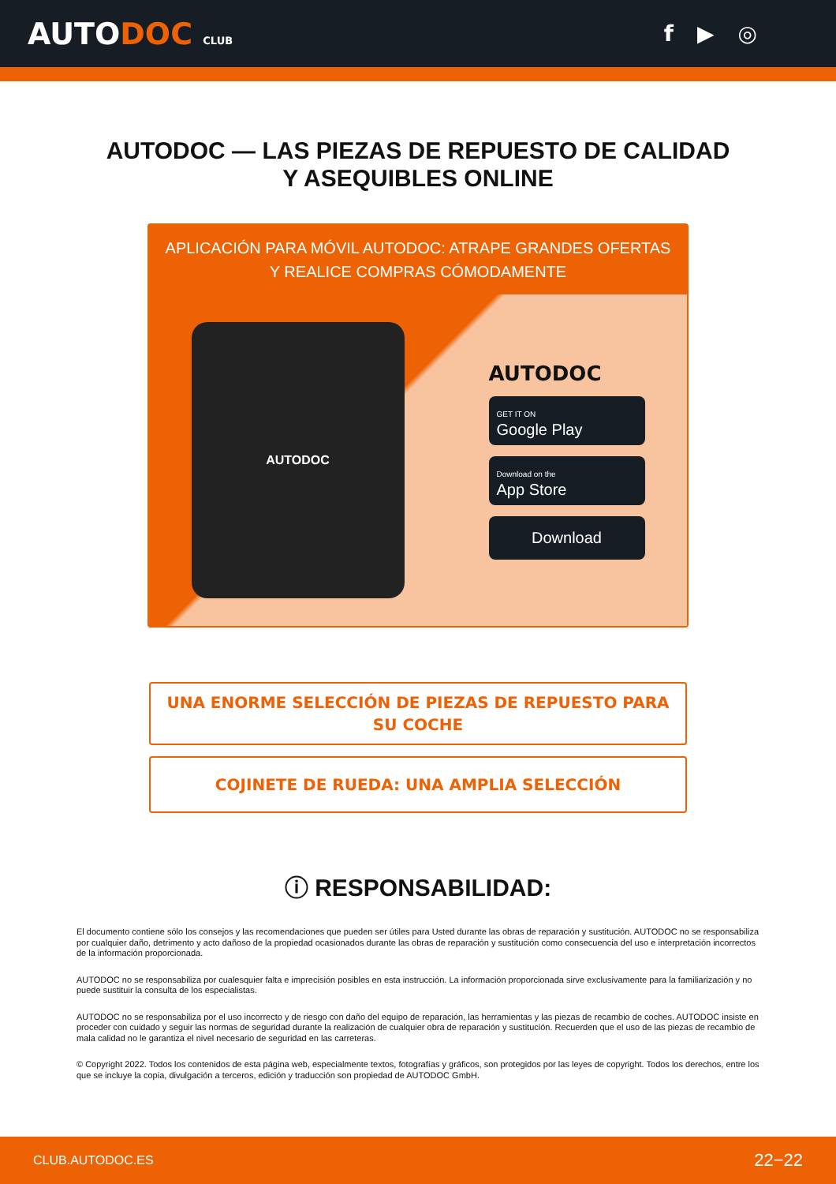AUTODOC CLUB
f ▶ ◎
AUTODOC — LAS PIEZAS DE REPUESTO DE CALIDAD
Y ASEQUIBLES ONLINE
APLICACIÓN PARA MÓVIL AUTODOC: ATRAPE GRANDES OFERTAS
Y REALICE COMPRAS CÓMODAMENTE
AUTODOC
AUTODOC
GET IT ON
Google Play
Download on the
App Store
Download
UNA ENORME SELECCIÓN DE PIEZAS DE REPUESTO PARA SU COCHE
COJINETE DE RUEDA: UNA AMPLIA SELECCIÓN
ⓘ RESPONSABILIDAD:
El documento contiene sólo los consejos y las recomendaciones que pueden ser útiles para Usted durante las obras de reparación y sustitución. AUTODOC no se responsabiliza por cualquier daño, detrimento y acto dañoso de la propiedad ocasionados durante las obras de reparación y sustitución como consecuencia del uso e interpretación incorrectos de la información proporcionada.
AUTODOC no se responsabiliza por cualesquier falta e imprecisión posibles en esta instrucción. La información proporcionada sirve exclusivamente para la familiarización y no puede sustituir la consulta de los especialistas.
AUTODOC no se responsabiliza por el uso incorrecto y de riesgo con daño del equipo de reparación, las herramientas y las piezas de recambio de coches. AUTODOC insiste en proceder con cuidado y seguir las normas de seguridad durante la realización de cualquier obra de reparación y sustitución. Recuerden que el uso de las piezas de recambio de mala calidad no le garantiza el nivel necesario de seguridad en las carreteras.
© Copyright 2022. Todos los contenidos de esta página web, especialmente textos, fotografías y gráficos, son protegidos por las leyes de copyright. Todos los derechos, entre los que se incluye la copia, divulgación a terceros, edición y traducción son propiedad de AUTODOC GmbH.
CLUB.AUTODOC.ES 22−22